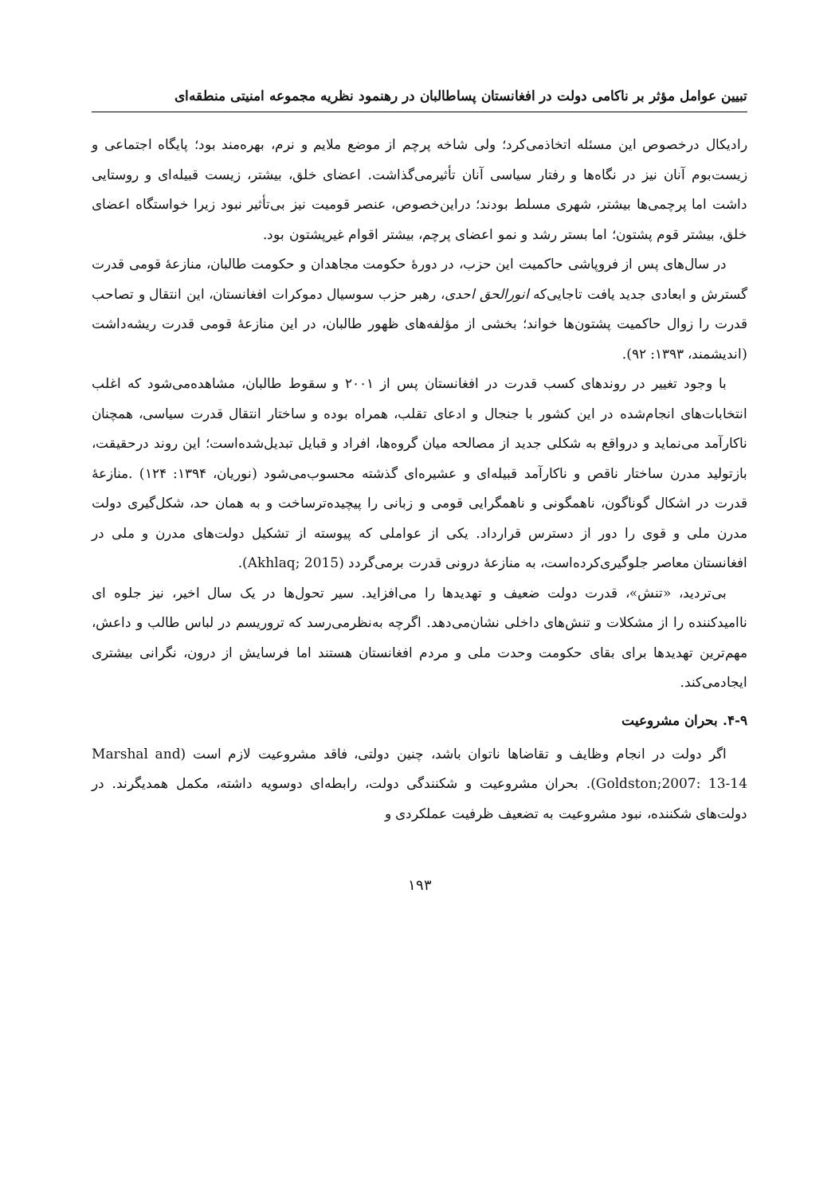تبیین عوامل مؤثر بر ناکامی دولت در افغانستان پساطالبان در رهنمود نظریه مجموعه امنیتی منطقه‌ای
رادیکال درخصوص این مسئله اتخاذمی‌کرد؛ ولی شاخه پرچم از موضع ملایم و نرم، بهره‌مند بود؛ پایگاه اجتماعی و زیست‌بوم آنان نیز در نگاه‌ها و رفتار سیاسی آنان تأثیرمی‌گذاشت. اعضای خلق، بیشتر، زیست قبیله‌ای و روستایی داشت اما پرچمی‌ها بیشتر، شهری مسلط بودند؛ دراین‌خصوص، عنصر قومیت نیز بی‌تأثیر نبود زیرا خواستگاه اعضای خلق، بیشتر قوم پشتون؛ اما بستر رشد و نمو اعضای پرچم، بیشتر اقوام غیرپشتون بود.
در سال‌های پس از فروپاشی حاکمیت این حزب، در دورهٔ حکومت مجاهدان و حکومت طالبان، منازعهٔ قومی قدرت گسترش و ابعادی جدید یافت تاجایی‌که انورالحق احدی، رهبر حزب سوسیال دموکرات افغانستان، این انتقال و تصاحب قدرت را زوال حاکمیت پشتون‌ها خواند؛ بخشی از مؤلفه‌های ظهور طالبان، در این منازعهٔ قومی قدرت ریشه‌داشت (اندیشمند، ۱۳۹۳: ۹۲).
با وجود تغییر در روندهای کسب قدرت در افغانستان پس از ۲۰۰۱ و سقوط طالبان، مشاهده‌می‌شود که اغلب انتخابات‌های انجام‌شده در این کشور با جنجال و ادعای تقلب، همراه بوده و ساختار انتقال قدرت سیاسی، همچنان ناکارآمد می‌نماید و درواقع به شکلی جدید از مصالحه میان گروه‌ها، افراد و قبایل تبدیل‌شده‌است؛ این روند درحقیقت، بازتولید مدرن ساختار ناقص و ناکارآمد قبیله‌ای و عشیره‌ای گذشته محسوب‌می‌شود (نوریان، ۱۳۹۴: ۱۲۴) .منازعهٔ قدرت در اشکال گوناگون، ناهمگونی و ناهمگرایی قومی و زبانی را پیچیده‌ترساخت و به همان حد، شکل‌گیری دولت مدرن ملی و قوی را دور از دسترس قرارداد. یکی از عواملی که پیوسته از تشکیل دولت‌های مدرن و ملی در افغانستان معاصر جلوگیری‌کرده‌است، به منازعهٔ درونی قدرت برمی‌گردد (Akhlaq; 2015).
بی‌تردید، «تنش»، قدرت دولت ضعیف و تهدیدها را می‌افزاید. سیر تحول‌ها در یک سال اخیر، نیز جلوه ای ناامیدکننده را از مشکلات و تنش‌های داخلی نشان‌می‌دهد. اگرچه به‌نظرمی‌رسد که تروریسم در لباس طالب و داعش، مهم‌ترین تهدیدها برای بقای حکومت وحدت ملی و مردم افغانستان هستند اما فرسایش از درون، نگرانی بیشتری ایجادمی‌کند.
۴-۹. بحران مشروعیت
اگر دولت در انجام وظایف و تقاضاها ناتوان باشد، چنین دولتی، فاقد مشروعیت لازم است (Marshal and Goldston;2007: 13-14). بحران مشروعیت و شکنندگی دولت، رابطه‌ای دوسویه داشته، مکمل همدیگرند. در دولت‌های شکننده، نبود مشروعیت به تضعیف ظرفیت عملکردی و
۱۹۳